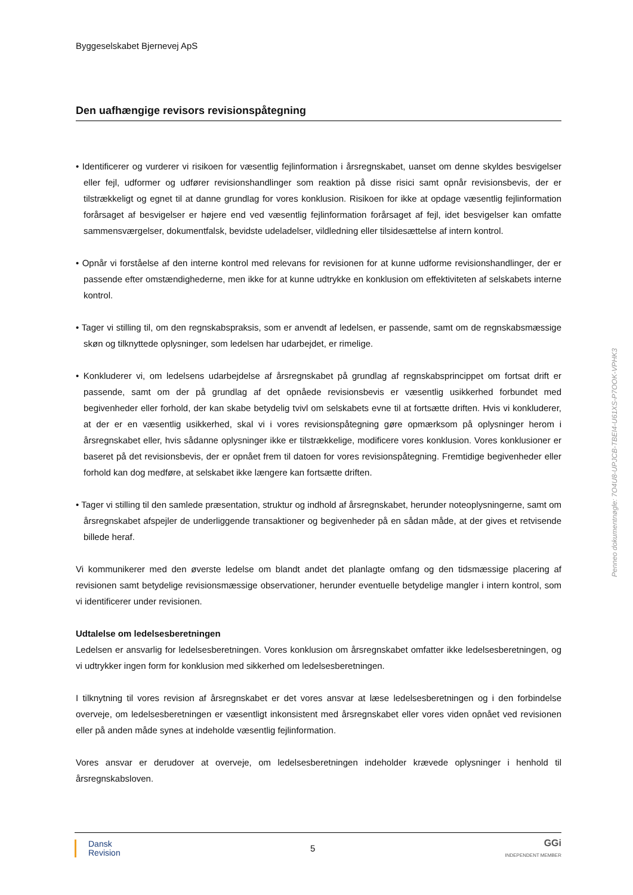Byggeselskabet Bjernevej ApS
Den uafhængige revisors revisionspåtegning
• Identificerer og vurderer vi risikoen for væsentlig fejlinformation i årsregnskabet, uanset om denne skyldes besvigelser eller fejl, udformer og udfører revisionshandlinger som reaktion på disse risici samt opnår revisionsbevis, der er tilstrækkeligt og egnet til at danne grundlag for vores konklusion. Risikoen for ikke at opdage væsentlig fejlinformation forårsaget af besvigelser er højere end ved væsentlig fejlinformation forårsaget af fejl, idet besvigelser kan omfatte sammensværgelser, dokumentfalsk, bevidste udeladelser, vildledning eller tilsidesættelse af intern kontrol.
• Opnår vi forståelse af den interne kontrol med relevans for revisionen for at kunne udforme revisionshandlinger, der er passende efter omstændighederne, men ikke for at kunne udtrykke en konklusion om effektiviteten af selskabets interne kontrol.
• Tager vi stilling til, om den regnskabspraksis, som er anvendt af ledelsen, er passende, samt om de regnskabsmæssige skøn og tilknyttede oplysninger, som ledelsen har udarbejdet, er rimelige.
• Konkluderer vi, om ledelsens udarbejdelse af årsregnskabet på grundlag af regnskabsprincippet om fortsat drift er passende, samt om der på grundlag af det opnåede revisionsbevis er væsentlig usikkerhed forbundet med begivenheder eller forhold, der kan skabe betydelig tvivl om selskabets evne til at fortsætte driften. Hvis vi konkluderer, at der er en væsentlig usikkerhed, skal vi i vores revisionspåtegning gøre opmærksom på oplysninger herom i årsregnskabet eller, hvis sådanne oplysninger ikke er tilstrækkelige, modificere vores konklusion. Vores konklusioner er baseret på det revisionsbevis, der er opnået frem til datoen for vores revisionspåtegning. Fremtidige begivenheder eller forhold kan dog medføre, at selskabet ikke længere kan fortsætte driften.
• Tager vi stilling til den samlede præsentation, struktur og indhold af årsregnskabet, herunder noteoplysningerne, samt om årsregnskabet afspejler de underliggende transaktioner og begivenheder på en sådan måde, at der gives et retvisende billede heraf.
Vi kommunikerer med den øverste ledelse om blandt andet det planlagte omfang og den tidsmæssige placering af revisionen samt betydelige revisionsmæssige observationer, herunder eventuelle betydelige mangler i intern kontrol, som vi identificerer under revisionen.
Udtalelse om ledelsesberetningen
Ledelsen er ansvarlig for ledelsesberetningen. Vores konklusion om årsregnskabet omfatter ikke ledelsesberetningen, og vi udtrykker ingen form for konklusion med sikkerhed om ledelsesberetningen.
I tilknytning til vores revision af årsregnskabet er det vores ansvar at læse ledelsesberetningen og i den forbindelse overveje, om ledelsesberetningen er væsentligt inkonsistent med årsregnskabet eller vores viden opnået ved revisionen eller på anden måde synes at indeholde væsentlig fejlinformation.
Vores ansvar er derudover at overveje, om ledelsesberetningen indeholder krævede oplysninger i henhold til årsregnskabsloven.
Penneo dokumentnøgle: 7O4U8-UPJCB-TBEI4-U61XS-P7OOK-VPHK3
Dansk
Revision
5
GGi
INDEPENDENT MEMBER